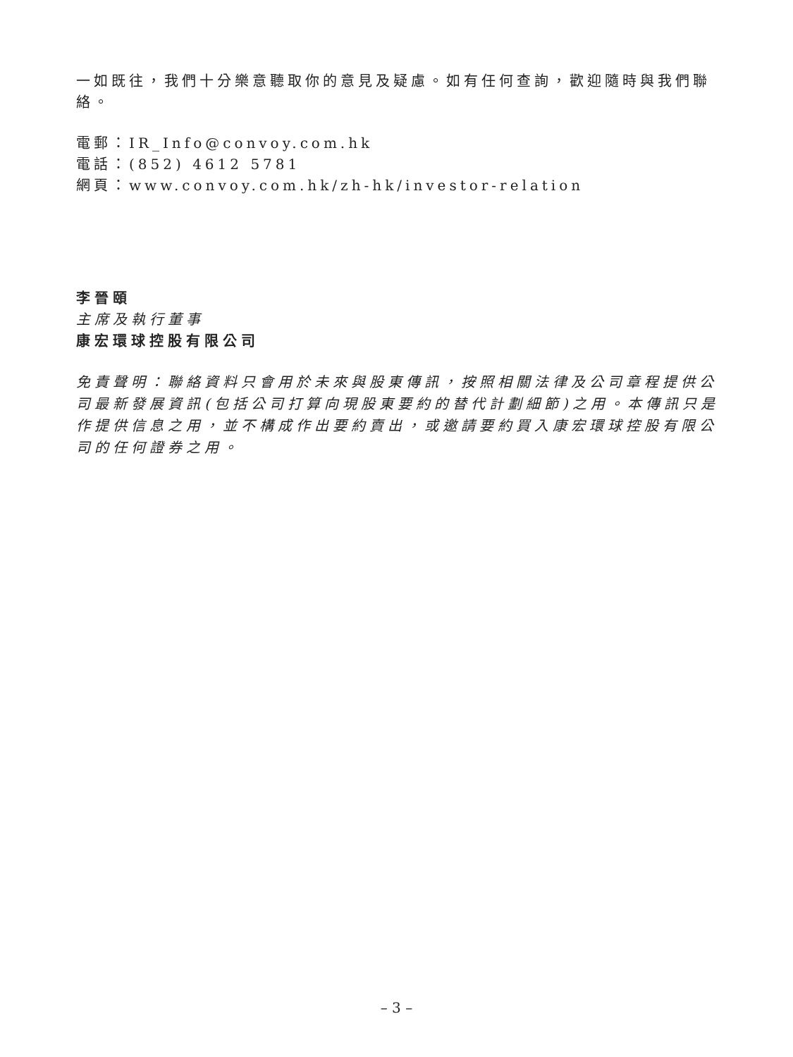一如既往，我們十分樂意聽取你的意見及疑慮。如有任何查詢，歡迎隨時與我們聯絡。
電郵：IR_Info@convoy.com.hk
電話：(852) 4612 5781
網頁：www.convoy.com.hk/zh-hk/investor-relation
李晉頤
主席及執行董事
康宏環球控股有限公司
免責聲明：聯絡資料只會用於未來與股東傳訊，按照相關法律及公司章程提供公司最新發展資訊(包括公司打算向現股東要約的替代計劃細節)之用。本傳訊只是作提供信息之用，並不構成作出要約賣出，或邀請要約買入康宏環球控股有限公司的任何證券之用。
– 3 –